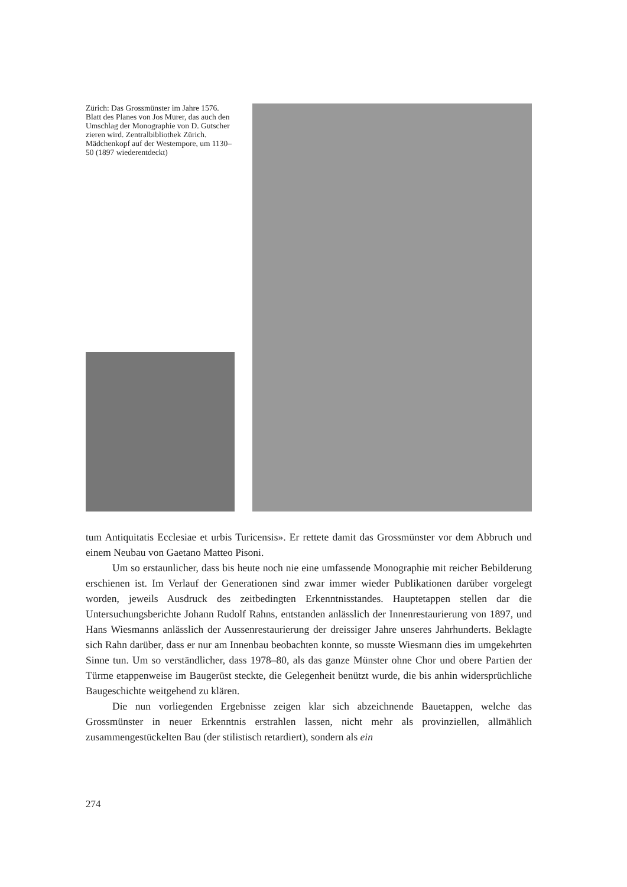Zürich: Das Grossmünster im Jahre 1576. Blatt des Planes von Jos Murer, das auch den Umschlag der Monographie von D. Gutscher zieren wird. Zentralbibliothek Zürich. Mädchenkopf auf der Westempore, um 1130–50 (1897 wiederentdeckt)
tum Antiquitatis Ecclesiae et urbis Turicensis». Er rettete damit das Grossmünster vor dem Abbruch und einem Neubau von Gaetano Matteo Pisoni.
Um so erstaunlicher, dass bis heute noch nie eine umfassende Monographie mit reicher Bebilderung erschienen ist. Im Verlauf der Generationen sind zwar immer wieder Publikationen darüber vorgelegt worden, jeweils Ausdruck des zeitbedingten Erkenntnisstandes. Hauptetappen stellen dar die Untersuchungsberichte Johann Rudolf Rahns, entstanden anlässlich der Innenrestaurierung von 1897, und Hans Wiesmanns anlässlich der Aussenrestaurierung der dreissiger Jahre unseres Jahrhunderts. Beklagte sich Rahn darüber, dass er nur am Innenbau beobachten konnte, so musste Wiesmann dies im umgekehrten Sinne tun. Um so verständlicher, dass 1978–80, als das ganze Münster ohne Chor und obere Partien der Türme etappenweise im Baugerüst steckte, die Gelegenheit benützt wurde, die bis anhin widersprüchliche Baugeschichte weitgehend zu klären.
Die nun vorliegenden Ergebnisse zeigen klar sich abzeichnende Bauetappen, welche das Grossmünster in neuer Erkenntnis erstrahlen lassen, nicht mehr als provinziellen, allmählich zusammengestückelten Bau (der stilistisch retardiert), sondern als ein
274